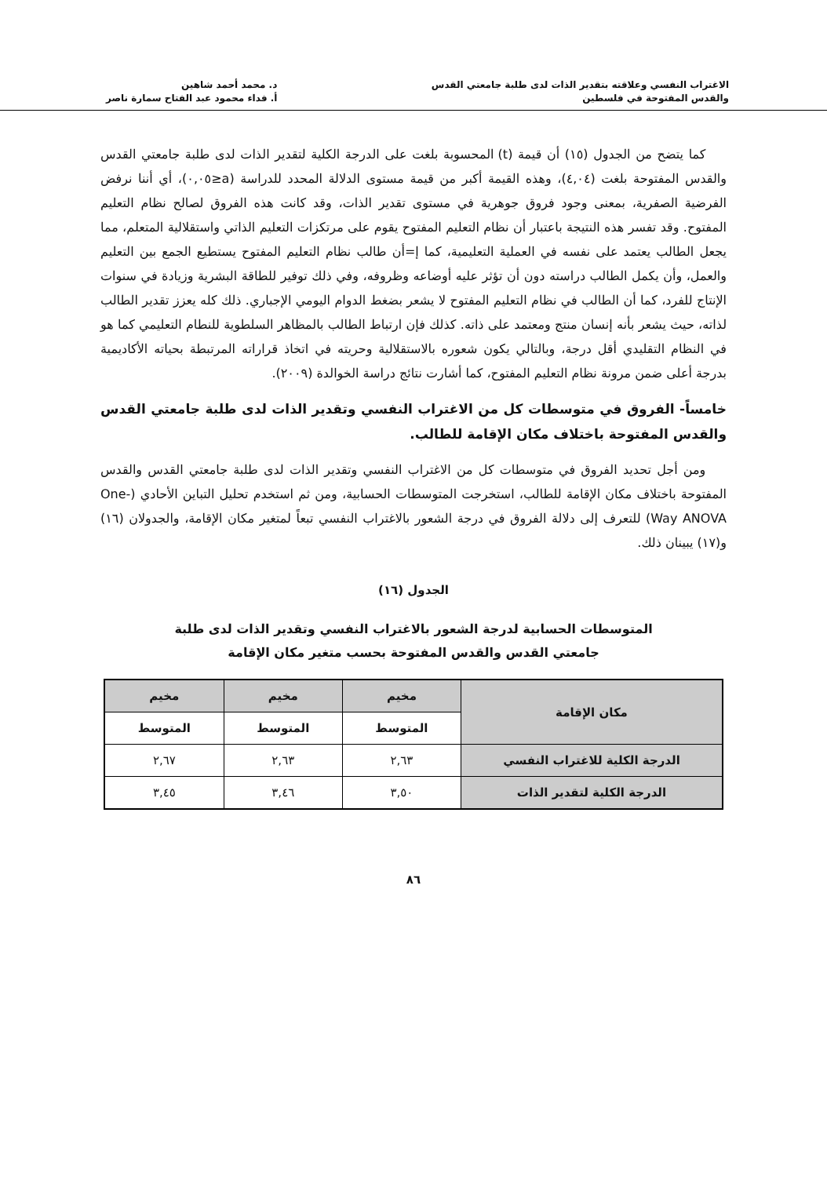الاغتراب النفسي وعلاقته بتقدير الذات لدى طلبة جامعتي القدس
والقدس المفتوحة في فلسطين
د. محمد أحمد شاهين
أ. فداء محمود عبد الفتاح سمارة ناصر
كما يتضح من الجدول (١٥) أن قيمة (t) المحسوبة بلغت على الدرجة الكلية لتقدير الذات لدى طلبة جامعتي القدس والقدس المفتوحة بلغت (٤,٠٤)، وهذه القيمة أكبر من قيمة مستوى الدلالة المحدد للدراسة (a≤٠,٠٥)، أي أننا نرفض الفرضية الصفرية، بمعنى وجود فروق جوهرية في مستوى تقدير الذات، وقد كانت هذه الفروق لصالح نظام التعليم المفتوح. وقد تفسر هذه النتيجة باعتبار أن نظام التعليم المفتوح يقوم على مرتكزات التعليم الذاتي واستقلالية المتعلم، مما يجعل الطالب يعتمد على نفسه في العملية التعليمية، كما إ=أن طالب نظام التعليم المفتوح يستطيع الجمع بين التعليم والعمل، وأن يكمل الطالب دراسته دون أن تؤثر عليه أوضاعه وظروفه، وفي ذلك توفير للطاقة البشرية وزيادة في سنوات الإنتاج للفرد، كما أن الطالب في نظام التعليم المفتوح لا يشعر بضغط الدوام اليومي الإجباري. ذلك كله يعزز تقدير الطالب لذاته، حيث يشعر بأنه إنسان منتج ومعتمد على ذاته. كذلك فإن ارتباط الطالب بالمظاهر السلطوية للنطام التعليمي كما هو في النظام التقليدي أقل درجة، وبالتالي يكون شعوره بالاستقلالية وحريته في اتخاذ قراراته المرتبطة بحياته الأكاديمية بدرجة أعلى ضمن مرونة نظام التعليم المفتوح، كما أشارت نتائج دراسة الخوالدة (٢٠٠٩).
خامساً- الفروق في متوسطات كل من الاغتراب النفسي وتقدير الذات لدى طلبة جامعتي القدس والقدس المفتوحة باختلاف مكان الإقامة للطالب.
ومن أجل تحديد الفروق في متوسطات كل من الاغتراب النفسي وتقدير الذات لدى طلبة جامعتي القدس والقدس المفتوحة باختلاف مكان الإقامة للطالب، استخرجت المتوسطات الحسابية، ومن ثم استخدم تحليل التباين الأحادي (One-Way ANOVA) للتعرف إلى دلالة الفروق في درجة الشعور بالاغتراب النفسي تبعاً لمتغير مكان الإقامة، والجدولان (١٦) و(١٧) يبينان ذلك.
الجدول (١٦)
المتوسطات الحسابية لدرجة الشعور بالاغتراب النفسي وتقدير الذات لدى طلبة
جامعتي القدس والقدس المفتوحة بحسب متغير مكان الإقامة
| مكان الإقامة | مخيم | مخيم | مخيم |
| --- | --- | --- | --- |
| | المتوسط | المتوسط | المتوسط |
| الدرجة الكلية للاغتراب النفسي | ٢,٦٣ | ٢,٦٣ | ٢,٦٧ |
| الدرجة الكلية لتقدير الذات | ٣,٥٠ | ٣,٤٦ | ٣,٤٥ |
٨٦